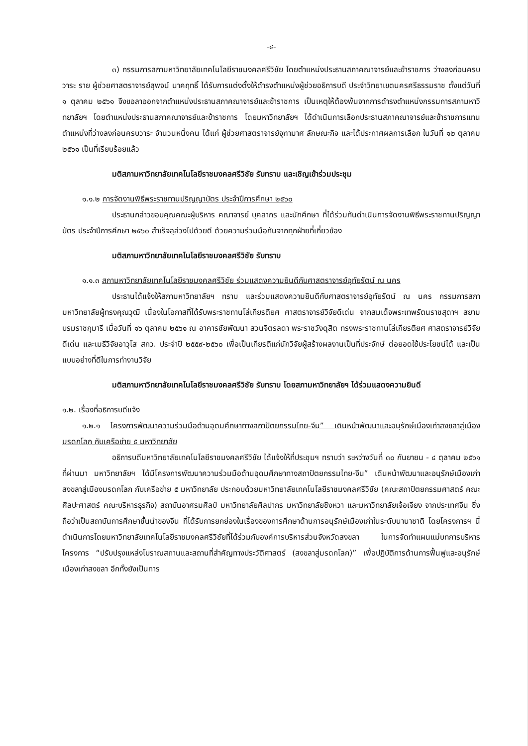-๔-
๓) กรรมการสภามหาวิทยาลัยเทคโนโลยีราชมงคลศรีวิชัย โดยตำแหน่งประธานสภาคณาจารย์และข้าราชการ ว่างลงก่อนครบวาระ ราย ผู้ช่วยศาสตราจารย์สุพจน์ นาคฤทธิ์ ได้รับการแต่งตั้งให้ดำรงตำแหน่งผู้ช่วยอธิการบดี ประจำวิทยาเขตนครศรีธรรมราช ตั้งแต่วันที่ ๑ ตุลาคม ๒๕๖๑ จึงขอลาออกจากตำแหน่งประธานสภาคณาจารย์และข้าราชการ เป็นเหตุให้ต้องพ้นจากการดำรงตำแหน่งกรรมการสภามหาวิทยาลัยฯ โดยตำแหน่งประธานสภาคณาจารย์และข้าราชการ โดยมหาวิทยาลัยฯ ได้ดำเนินการเลือกประธานสภาคณาจารย์และข้าราชการแทนตำแหน่งที่ว่างลงก่อนครบวาระ จำนวนหนึ่งคน ได้แก่ ผู้ช่วยศาสตราจารย์จุฑามาศ ลักษณะกิจ และได้ประกาศผลการเลือก ในวันที่ ๑๒ ตุลาคม ๒๕๖๑ เป็นที่เรียบร้อยแล้ว
มติสภามหาวิทยาลัยเทคโนโลยีราชมงคลศรีวิชัย รับทราบ และเชิญเข้าร่วมประชุม
๑.๑.๒ การจัดงานพิธีพระราชทานปริญญาบัตร ประจำปีการศึกษา ๒๕๖๐
ประธานกล่าวขอบคุณคณะผู้บริหาร คณาจารย์ บุคลากร และนักศึกษา ที่ได้ร่วมกันดำเนินการจัดงานพิธีพระราชทานปริญญาบัตร ประจำปีการศึกษา ๒๕๖๐ สำเร็จลุล่วงไปด้วยดี ด้วยความร่วมมือกันจากทุกฝ่ายที่เกี่ยวข้อง
มติสภามหาวิทยาลัยเทคโนโลยีราชมงคลศรีวิชัย รับทราบ
๑.๑.๓ สภามหาวิทยาลัยเทคโนโลยีราชมงคลศรีวิชัย ร่วมแสดงความยินดีกับศาสตราจารย์อุทัยรัตน์ ณ นคร
ประธานได้แจ้งให้สภามหาวิทยาลัยฯ ทราบ และร่วมแสดงความยินดีกับศาสตราจารย์อุทัยรัตน์ ณ นคร กรรมการสภามหาวิทยาลัยผู้ทรงคุณวุฒิ เนื่องในโอกาสที่ได้รับพระราชทานโล่เกียรติยศ ศาสตราจารย์วิจัยดีเด่น จากสมเด็จพระเทพรัตนราชสุดาฯ สยามบรมราชกุมารี เมื่อวันที่ ๑๖ ตุลาคม ๒๕๖๑ ณ อาคารชัยพัฒนา สวนจิตรลดา พระราชวังดุสิต ทรงพระราชทานโล่เกียรติยศ ศาสตราจารย์วิจัยดีเด่น และเมธีวิจัยอาวุโส สกว. ประจำปี ๒๕๕๙-๒๕๖๐ เพื่อเป็นเกียรติแก่นักวิจัยผู้สร้างผลงานเป็นที่ประจักษ์ ต่อยอดใช้ประโยชน์ได้ และเป็นแบบอย่างที่ดีในการทำงานวิจัย
มติสภามหาวิทยาลัยเทคโนโลยีราชมงคลศรีวิชัย รับทราบ โดยสภามหาวิทยาลัยฯ ได้ร่วมแสดงความยินดี
๑.๒. เรื่องที่อธิการบดีแจ้ง
๑.๒.๑ โครงการพัฒนาความร่วมมือด้านอุดมศึกษาทางสถาปัตยกรรมไทย-จีน” เดินหน้าพัฒนาและอนุรักษ์เมืองเก่าสงขลาสู่เมืองมรดกโลก กับเครือข่าย ๕ มหาวิทยาลัย
อธิการบดีมหาวิทยาลัยเทคโนโลยีราชมงคลศรีวิชัย ได้แจ้งให้ที่ประชุมฯ ทราบว่า ระหว่างวันที่ ๓๐ กันยายน - ๔ ตุลาคม ๒๕๖๑ ที่ผ่านมา มหาวิทยาลัยฯ ได้มีโครงการพัฒนาความร่วมมือด้านอุดมศึกษาทางสถาปัตยกรรมไทย-จีน” เดินหน้าพัฒนาและอนุรักษ์เมืองเก่าสงขลาสู่เมืองมรดกโลก กับเครือข่าย ๕ มหาวิทยาลัย ประกอบด้วยมหาวิทยาลัยเทคโนโลยีราชมงคลศรีวิชัย (คณะสถาปัตยกรรมศาสตร์ คณะศิลปะศาสตร์ คณะบริหารธุรกิจ) สถาบันอาศรมศิลป์ มหาวิทยาลัยศิลปากร มหาวิทยาลัยชิงหวา และมหาวิทยาลัยเจ้อเจียง จากประเทศจีน ซึ่งถือว่าเป็นสถาบันการศึกษาชั้นนำของจีน ที่ได้รับการยกย่องในเรื่องของการศึกษาด้านการอนุรักษ์เมืองเก่าในระดับนานาชาติ โดยโครงการฯ นี้ ดำเนินการโดยมหาวิทยาลัยเทคโนโลยีราชมงคลศรีวิชัยที่ได้ร่วมกับองค์การบริหารส่วนจังหวัดสงขลา ในการจัดทำแผนแม่บทการบริหารโครงการ “ปรับปรุงแหล่งโบราณสถานและสถานที่สำคัญทางประวัติศาสตร์ (สงขลาสู่มรดกโลก)” เพื่อปฏิบัติการด้านการฟื้นฟูและอนุรักษ์เมืองเก่าสงขลา อีกทั้งยังเป็นการ